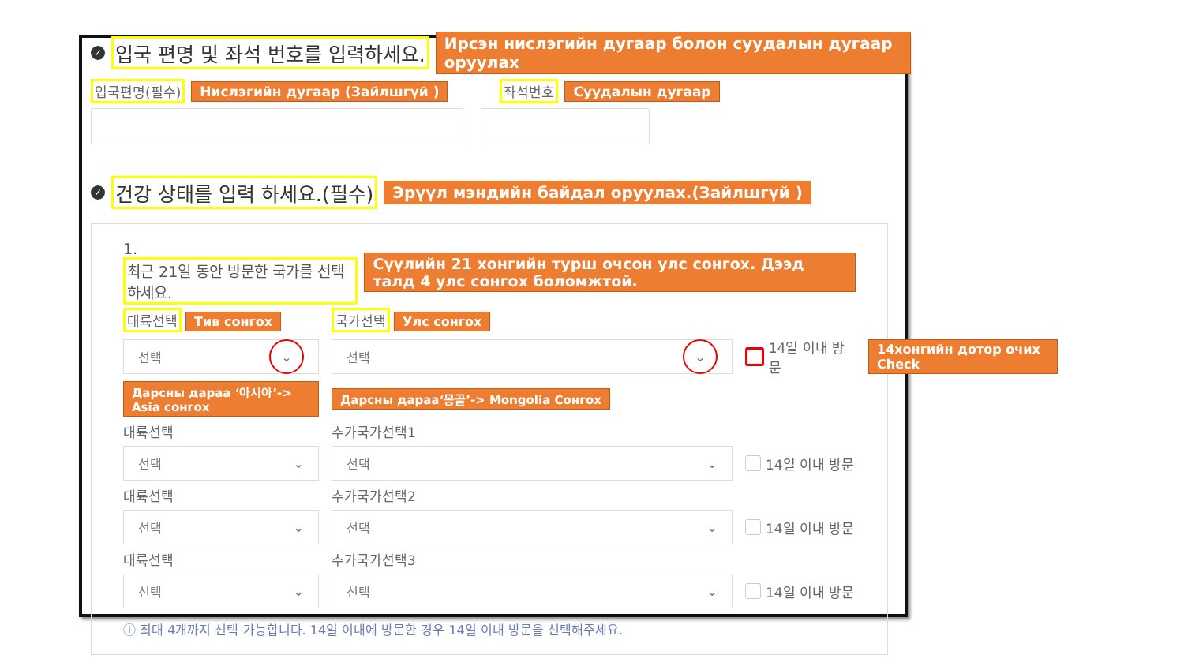✓ 입국 편명 및 좌석 번호를 입력하세요. Ирсэн нислэгийн дугаар болон суудалын дугаар оруулах
입국편명(필수) Нислэгийн дугаар (Зайлшгүй ) 좌석번호 Суудалын дугаар
✓ 건강 상태를 입력 하세요.(필수) Эрүүл мэндийн байдал оруулах.(Зайлшгүй )
1. 최근 21일 동안 방문한 국가를 선택하세요. Сүүлийн 21 хонгийн турш очсон улс сонгох. Дээд талд 4 улс сонгох боломжтой.
대륙선택 Тив сонгох
국가선택 Улс сонгох
선택 ⌄
선택 ⌄
14일 이내 방문
14хонгийн дотор очих Check
Дарсны дараа ‘아시아’-> Asia сонгох
Дарсны дараа‘몽골’-> Mongolia Сонгох
대륙선택
추가국가선택1
선택 ⌄
선택 ⌄
14일 이내 방문
대륙선택
추가국가선택2
선택 ⌄
선택 ⌄
14일 이내 방문
대륙선택
추가국가선택3
선택 ⌄
선택 ⌄
14일 이내 방문
ⓘ 최대 4개까지 선택 가능합니다. 14일 이내에 방문한 경우 14일 이내 방문을 선택해주세요.